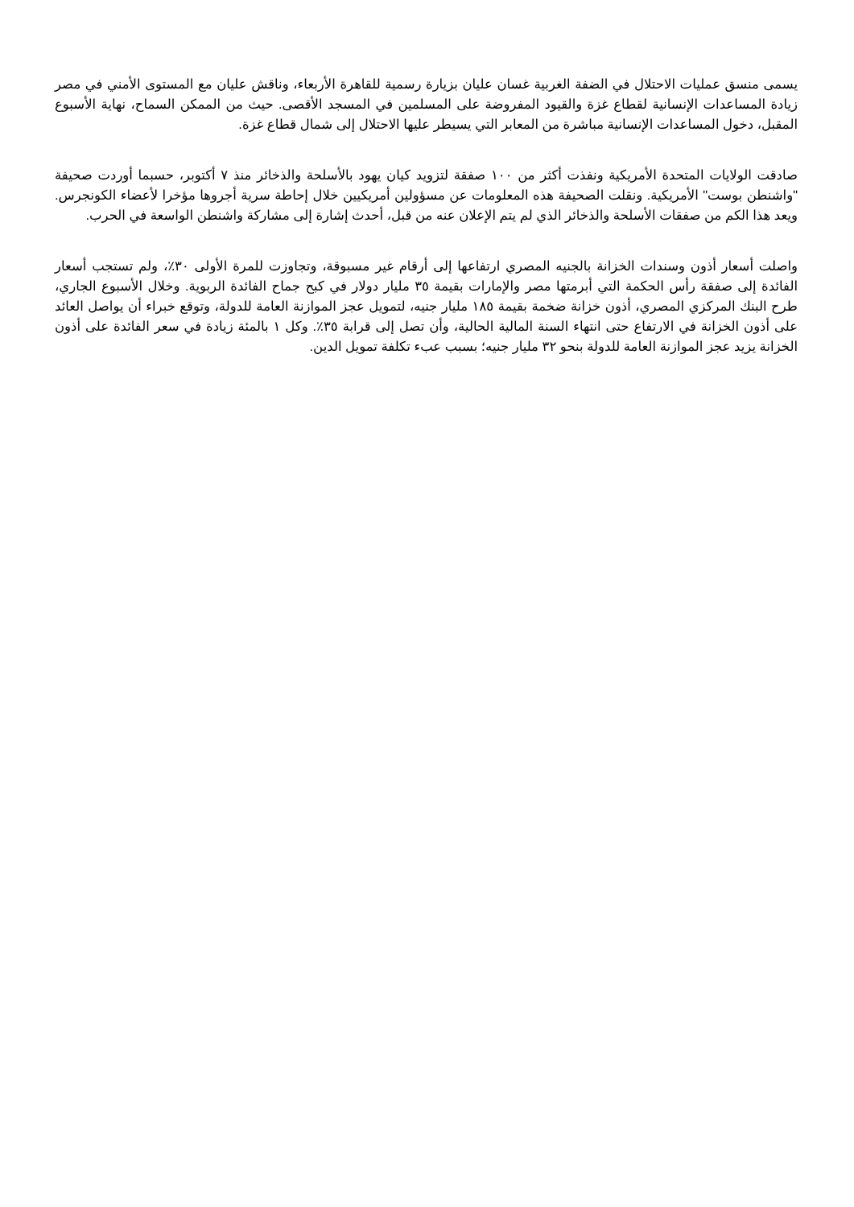يسمى منسق عمليات الاحتلال في الضفة الغربية غسان عليان بزيارة رسمية للقاهرة الأربعاء، وناقش عليان مع المستوى الأمني في مصر زيادة المساعدات الإنسانية لقطاع غزة والقيود المفروضة على المسلمين في المسجد الأقصى. حيث من الممكن السماح، نهاية الأسبوع المقبل، دخول المساعدات الإنسانية مباشرة من المعابر التي يسيطر عليها الاحتلال إلى شمال قطاع غزة.
صادقت الولايات المتحدة الأمريكية ونفذت أكثر من ١٠٠ صفقة لتزويد كيان يهود بالأسلحة والذخائر منذ ٧ أكتوبر، حسبما أوردت صحيفة "واشنطن بوست" الأمريكية. ونقلت الصحيفة هذه المعلومات عن مسؤولين أمريكيين خلال إحاطة سرية أجروها مؤخرا لأعضاء الكونجرس. ويعد هذا الكم من صفقات الأسلحة والذخائر الذي لم يتم الإعلان عنه من قبل، أحدث إشارة إلى مشاركة واشنطن الواسعة في الحرب.
واصلت أسعار أذون وسندات الخزانة بالجنيه المصري ارتفاعها إلى أرقام غير مسبوقة، وتجاوزت للمرة الأولى ٣٠٪، ولم تستجب أسعار الفائدة إلى صفقة رأس الحكمة التي أبرمتها مصر والإمارات بقيمة ٣٥ مليار دولار في كبح جماح الفائدة الربوية. وخلال الأسبوع الجاري، طرح البنك المركزي المصري، أذون خزانة ضخمة بقيمة ١٨٥ مليار جنيه، لتمويل عجز الموازنة العامة للدولة، وتوقع خبراء أن يواصل العائد على أذون الخزانة في الارتفاع حتى انتهاء السنة المالية الحالية، وأن تصل إلى قرابة ٣٥٪. وكل ١ بالمئة زيادة في سعر الفائدة على أذون الخزانة يزيد عجز الموازنة العامة للدولة بنحو ٣٢ مليار جنيه؛ بسبب عبء تكلفة تمويل الدين.